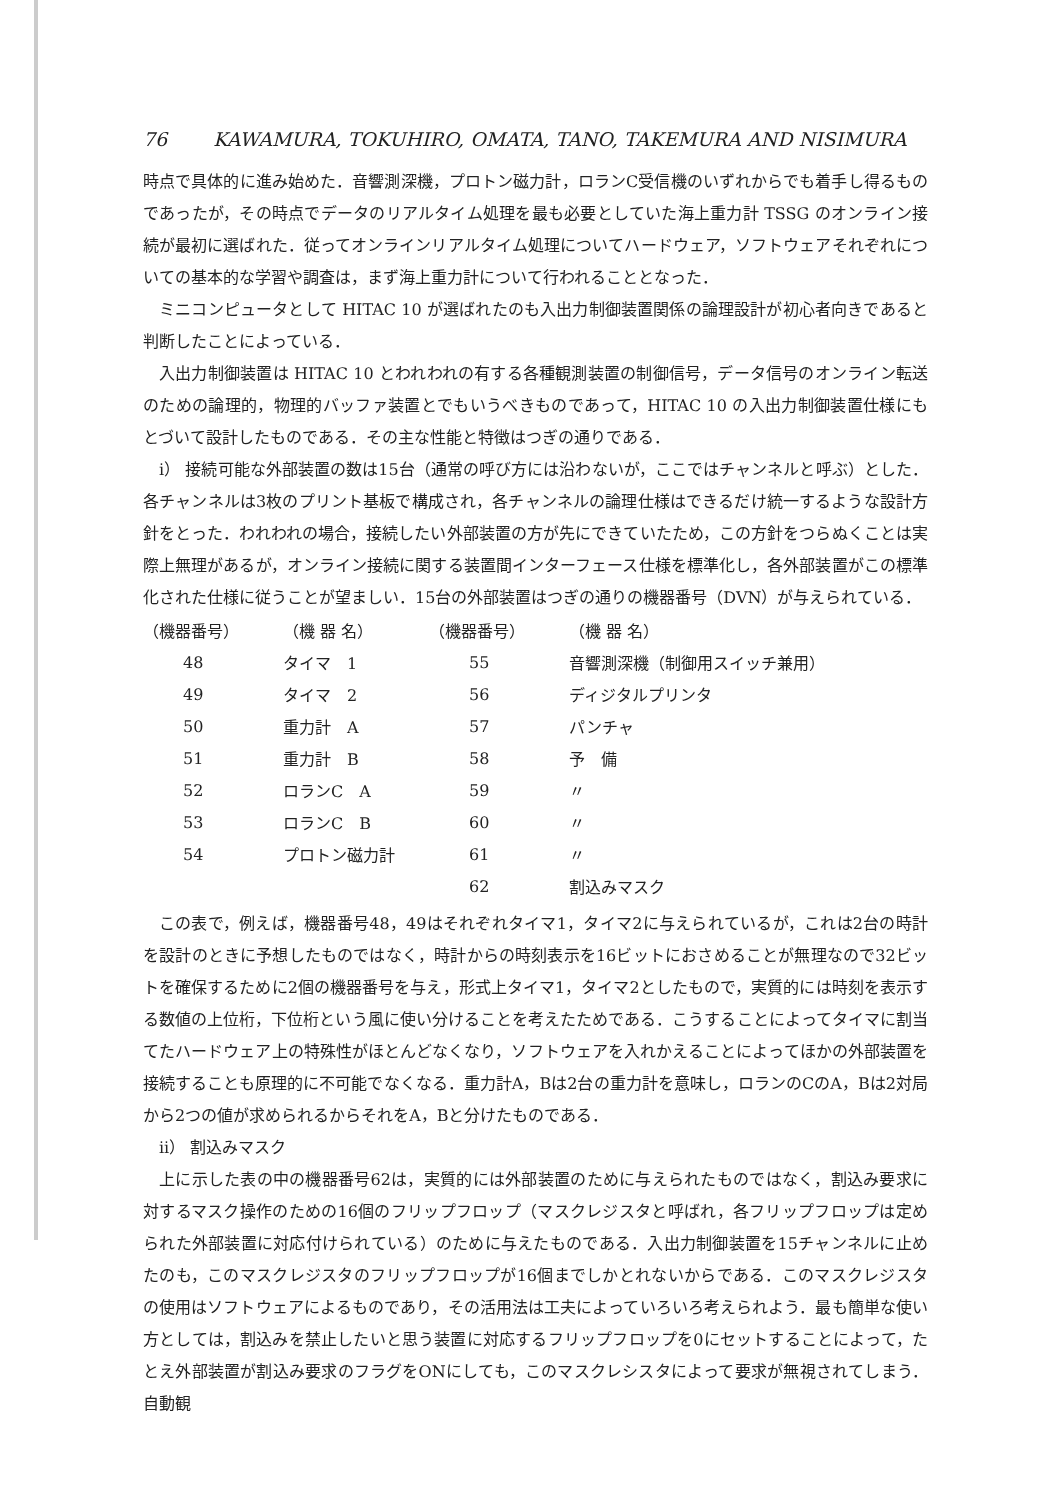76 KAWAMURA, TOKUHIRO, OMATA, TANO, TAKEMURA AND NISIMURA
時点で具体的に進み始めた．音響測深機，プロトン磁力計，ロランC受信機のいずれからでも着手し得るものであったが，その時点でデータのリアルタイム処理を最も必要としていた海上重力計 TSSG のオンライン接続が最初に選ばれた．従ってオンラインリアルタイム処理についてハードウェア，ソフトウェアそれぞれについての基本的な学習や調査は，まず海上重力計について行われることとなった．
ミニコンピュータとして HITAC 10 が選ばれたのも入出力制御装置関係の論理設計が初心者向きであると判断したことによっている．
入出力制御装置は HITAC 10 とわれわれの有する各種観測装置の制御信号，データ信号のオンライン転送のための論理的，物理的バッファ装置とでもいうべきものであって，HITAC 10 の入出力制御装置仕様にもとづいて設計したものである．その主な性能と特徴はつぎの通りである．
i） 接続可能な外部装置の数は15台（通常の呼び方には沿わないが，ここではチャンネルと呼ぶ）とした．各チャンネルは3枚のプリント基板で構成され，各チャンネルの論理仕様はできるだけ統一するような設計方針をとった．われわれの場合，接続したい外部装置の方が先にできていたため，この方針をつらぬくことは実際上無理があるが，オンライン接続に関する装置間インターフェース仕様を標準化し，各外部装置がこの標準化された仕様に従うことが望ましい．15台の外部装置はつぎの通りの機器番号（DVN）が与えられている．
| （機器番号） | （機 器 名） | （機器番号） | （機 器 名） |
| --- | --- | --- | --- |
| 48 | タイマ 1 | 55 | 音響測深機（制御用スイッチ兼用） |
| 49 | タイマ 2 | 56 | ディジタルプリンタ |
| 50 | 重力計 A | 57 | パンチャ |
| 51 | 重力計 B | 58 | 予 備 |
| 52 | ロランC A | 59 | 〃 |
| 53 | ロランC B | 60 | 〃 |
| 54 | プロトン磁力計 | 61 | 〃 |
| | | 62 | 割込みマスク |
この表で，例えば，機器番号48，49はそれぞれタイマ1，タイマ2に与えられているが，これは2台の時計を設計のときに予想したものではなく，時計からの時刻表示を16ビットにおさめることが無理なので32ビットを確保するために2個の機器番号を与え，形式上タイマ1，タイマ2としたもので，実質的には時刻を表示する数値の上位桁，下位桁という風に使い分けることを考えたためである．こうすることによってタイマに割当てたハードウェア上の特殊性がほとんどなくなり，ソフトウェアを入れかえることによってほかの外部装置を接続することも原理的に不可能でなくなる．重力計A，Bは2台の重力計を意味し，ロランのCのA，Bは2対局から2つの値が求められるからそれをA，Bと分けたものである．
ii） 割込みマスク
上に示した表の中の機器番号62は，実質的には外部装置のために与えられたものではなく，割込み要求に対するマスク操作のための16個のフリップフロップ（マスクレジスタと呼ばれ，各フリップフロップは定められた外部装置に対応付けられている）のために与えたものである．入出力制御装置を15チャンネルに止めたのも，このマスクレジスタのフリップフロップが16個までしかとれないからである．このマスクレジスタの使用はソフトウェアによるものであり，その活用法は工夫によっていろいろ考えられよう．最も簡単な使い方としては，割込みを禁止したいと思う装置に対応するフリップフロップを0にセットすることによって，たとえ外部装置が割込み要求のフラグをONにしても，このマスクレシスタによって要求が無視されてしまう．自動観